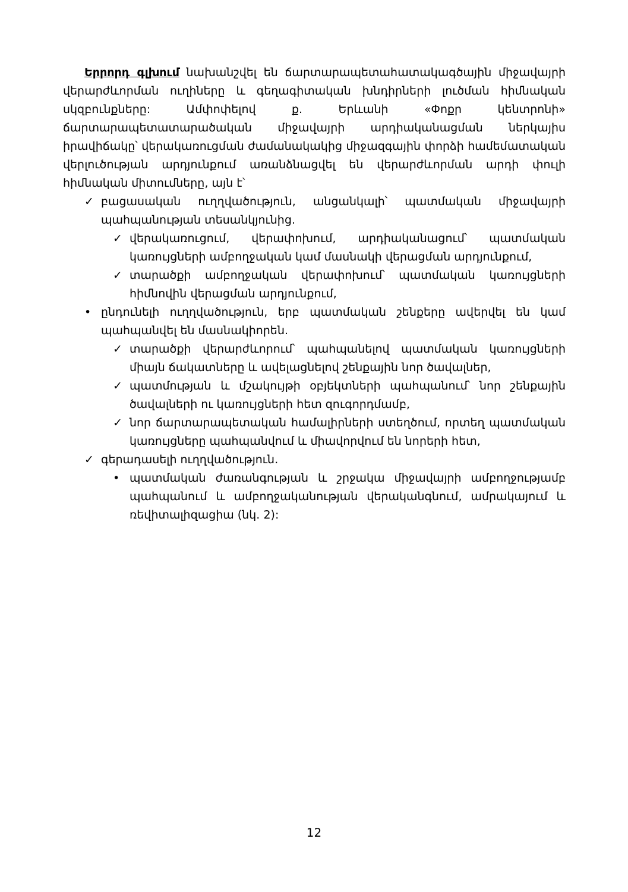Երրորդ գլխում նախանշվել են ճարտարապետահատակագծային միջավայրի վերարժևորման ուղիները և գեղագիտական խնդիրների լուծման հիմնական սկզբունքները: Ամփոփելով ք. Երևանի «Փոքր կենտրոնի» ճարտարապետատարածական միջավայրի արդիականացման ներկայիս իրավիճակը՝ վերակառուցման ժամանակակից միջազգային փորձի համեմատական վերլուծության արդյունքում առանձնացվել են վերարժևորման արդի փուլի հիմնական միտումները, այն է՝
✓ բացասական ուղղվածություն, անցանկալի՝ պատմական միջավայրի պահպանության տեսանկյունից.
✓ վերակառուցում, վերափոխում, արդիականացում՝ պատմական կառույցների ամբողջական կամ մասնակի վերացման արդյունքում,
✓ տարածքի ամբողջական վերափոխում՝ պատմական կառույցների հիմնովին վերացման արդյունքում,
• ընդունելի ուղղվածություն, երբ պատմական շենքերը ավերվել են կամ պահպանվել են մասնակիորեն.
✓ տարածքի վերարժևորում՝ պահպանելով պատմական կառույցների միայն ճակատները և ավելացնելով շենքային նոր ծավալներ,
✓ պատմության և մշակույթի օբյեկտների պահպանում՝ նոր շենքային ծավալների ու կառույցների հետ զուգորդմամբ,
✓ նոր ճարտարապետական համալիրների ստեղծում, որտեղ պատմական կառույցները պահպանվում և միավորվում են նորերի հետ,
✓ գերադասելի ուղղվածություն.
• պատմական ժառանգության և շրջակա միջավայրի ամբողջությամբ պահպանում և ամբողջականության վերականգնում, ամրակայում և ռեվիտալիզացիա (նկ. 2):
12